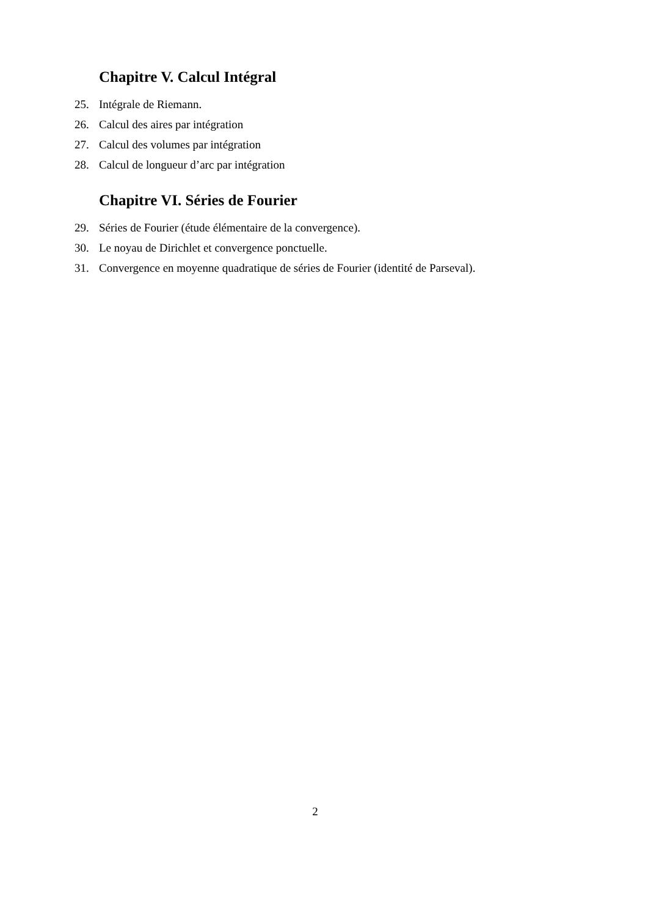Chapitre V. Calcul Intégral
25. Intégrale de Riemann.
26. Calcul des aires par intégration
27. Calcul des volumes par intégration
28. Calcul de longueur d’arc par intégration
Chapitre VI. Séries de Fourier
29. Séries de Fourier (étude élémentaire de la convergence).
30. Le noyau de Dirichlet et convergence ponctuelle.
31. Convergence en moyenne quadratique de séries de Fourier (identité de Parseval).
2